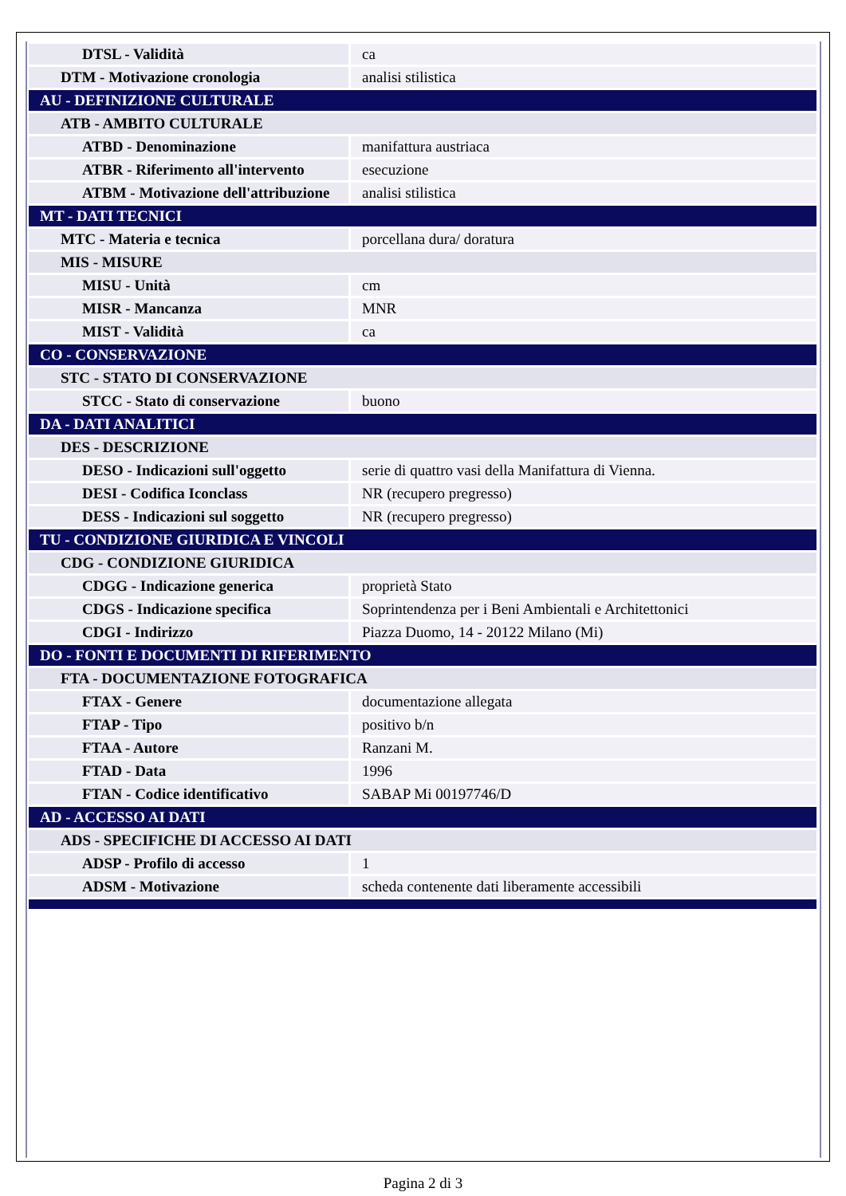| DTSL - Validità | ca |
| DTM - Motivazione cronologia | analisi stilistica |
| AU - DEFINIZIONE CULTURALE | |
| ATB - AMBITO CULTURALE | |
| ATBD - Denominazione | manifattura austriaca |
| ATBR - Riferimento all'intervento | esecuzione |
| ATBM - Motivazione dell'attribuzione | analisi stilistica |
| MT - DATI TECNICI | |
| MTC - Materia e tecnica | porcellana dura/ doratura |
| MIS - MISURE | |
| MISU - Unità | cm |
| MISR - Mancanza | MNR |
| MIST - Validità | ca |
| CO - CONSERVAZIONE | |
| STC - STATO DI CONSERVAZIONE | |
| STCC - Stato di conservazione | buono |
| DA - DATI ANALITICI | |
| DES - DESCRIZIONE | |
| DESO - Indicazioni sull'oggetto | serie di quattro vasi della Manifattura di Vienna. |
| DESI - Codifica Iconclass | NR (recupero pregresso) |
| DESS - Indicazioni sul soggetto | NR (recupero pregresso) |
| TU - CONDIZIONE GIURIDICA E VINCOLI | |
| CDG - CONDIZIONE GIURIDICA | |
| CDGG - Indicazione generica | proprietà Stato |
| CDGS - Indicazione specifica | Soprintendenza per i Beni Ambientali e Architettonici |
| CDGI - Indirizzo | Piazza Duomo, 14 - 20122 Milano (Mi) |
| DO - FONTI E DOCUMENTI DI RIFERIMENTO | |
| FTA - DOCUMENTAZIONE FOTOGRAFICA | |
| FTAX - Genere | documentazione allegata |
| FTAP - Tipo | positivo b/n |
| FTAA - Autore | Ranzani M. |
| FTAD - Data | 1996 |
| FTAN - Codice identificativo | SABAP Mi 00197746/D |
| AD - ACCESSO AI DATI | |
| ADS - SPECIFICHE DI ACCESSO AI DATI | |
| ADSP - Profilo di accesso | 1 |
| ADSM - Motivazione | scheda contenente dati liberamente accessibili |
Pagina 2 di 3